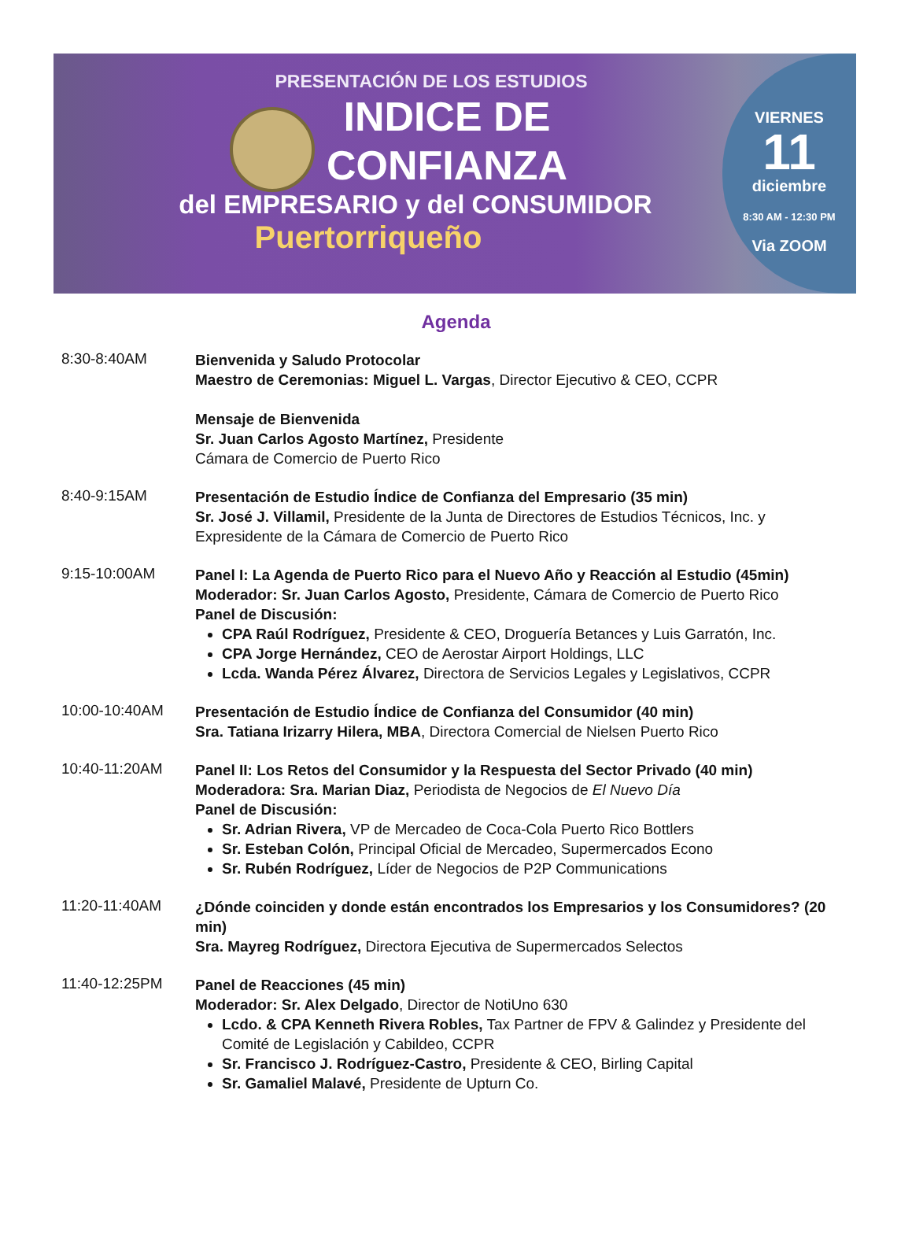PRESENTACIÓN DE LOS ESTUDIOS
INDICE DE
CONFIANZA
del EMPRESARIO y del CONSUMIDOR
Puertorriqueño
VIERNES
11
diciembre
8:30 AM - 12:30 PM
Via ZOOM
Agenda
8:30-8:40AM
Bienvenida y Saludo Protocolar
Maestro de Ceremonias: Miguel L. Vargas, Director Ejecutivo & CEO, CCPR
Mensaje de Bienvenida
Sr. Juan Carlos Agosto Martínez, Presidente
Cámara de Comercio de Puerto Rico
8:40-9:15AM
Presentación de Estudio Índice de Confianza del Empresario (35 min)
Sr. José J. Villamil, Presidente de la Junta de Directores de Estudios Técnicos, Inc. y Expresidente de la Cámara de Comercio de Puerto Rico
9:15-10:00AM
Panel I: La Agenda de Puerto Rico para el Nuevo Año y Reacción al Estudio (45min)
Moderador: Sr. Juan Carlos Agosto, Presidente, Cámara de Comercio de Puerto Rico
Panel de Discusión:
CPA Raúl Rodríguez, Presidente & CEO, Droguería Betances y Luis Garratón, Inc.
CPA Jorge Hernández, CEO de Aerostar Airport Holdings, LLC
Lcda. Wanda Pérez Álvarez, Directora de Servicios Legales y Legislativos, CCPR
10:00-10:40AM
Presentación de Estudio Índice de Confianza del Consumidor (40 min)
Sra. Tatiana Irizarry Hilera, MBA, Directora Comercial de Nielsen Puerto Rico
10:40-11:20AM
Panel II: Los Retos del Consumidor y la Respuesta del Sector Privado (40 min)
Moderadora: Sra. Marian Diaz, Periodista de Negocios de El Nuevo Día
Panel de Discusión:
Sr. Adrian Rivera, VP de Mercadeo de Coca-Cola Puerto Rico Bottlers
Sr. Esteban Colón, Principal Oficial de Mercadeo, Supermercados Econo
Sr. Rubén Rodríguez, Líder de Negocios de P2P Communications
11:20-11:40AM
¿Dónde coinciden y donde están encontrados los Empresarios y los Consumidores? (20 min)
Sra. Mayreg Rodríguez, Directora Ejecutiva de Supermercados Selectos
11:40-12:25PM
Panel de Reacciones (45 min)
Moderador: Sr. Alex Delgado, Director de NotiUno 630
Lcdo. & CPA Kenneth Rivera Robles, Tax Partner de FPV & Galindez y Presidente del Comité de Legislación y Cabildeo, CCPR
Sr. Francisco J. Rodríguez-Castro, Presidente & CEO, Birling Capital
Sr. Gamaliel Malavé, Presidente de Upturn Co.